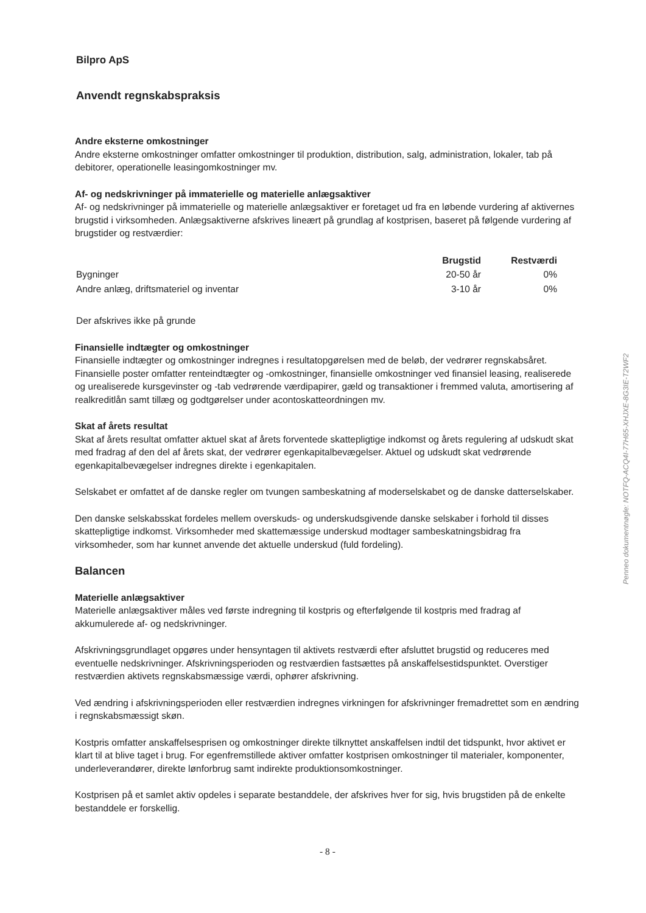Bilpro ApS
Anvendt regnskabspraksis
Andre eksterne omkostninger
Andre eksterne omkostninger omfatter omkostninger til produktion, distribution, salg, administration, lokaler, tab på debitorer, operationelle leasingomkostninger mv.
Af- og nedskrivninger på immaterielle og materielle anlægsaktiver
Af- og nedskrivninger på immaterielle og materielle anlægsaktiver er foretaget ud fra en løbende vurdering af aktivernes brugstid i virksomheden. Anlægsaktiverne afskrives lineært på grundlag af kostprisen, baseret på følgende vurdering af brugstider og restværdier:
| | Brugstid | Restværdi |
| --- | --- | --- |
| Bygninger | 20-50 år | 0% |
| Andre anlæg, driftsmateriel og inventar | 3-10 år | 0% |
Der afskrives ikke på grunde
Finansielle indtægter og omkostninger
Finansielle indtægter og omkostninger indregnes i resultatopgørelsen med de beløb, der vedrører regnskabsåret. Finansielle poster omfatter renteindtægter og -omkostninger, finansielle omkostninger ved finansiel leasing, realiserede og urealiserede kursgevinster og -tab vedrørende værdipapirer, gæld og transaktioner i fremmed valuta, amortisering af realkreditlån samt tillæg og godtgørelser under acontoskatteordningen mv.
Skat af årets resultat
Skat af årets resultat omfatter aktuel skat af årets forventede skattepligtige indkomst og årets regulering af udskudt skat med fradrag af den del af årets skat, der vedrører egenkapitalbevægelser. Aktuel og udskudt skat vedrørende egenkapitalbevægelser indregnes direkte i egenkapitalen.
Selskabet er omfattet af de danske regler om tvungen sambeskatning af moderselskabet og de danske datterselskaber.
Den danske selskabsskat fordeles mellem overskuds- og underskudsgivende danske selskaber i forhold til disses skattepligtige indkomst. Virksomheder med skattemæssige underskud modtager sambeskatningsbidrag fra virksomheder, som har kunnet anvende det aktuelle underskud (fuld fordeling).
Balancen
Materielle anlægsaktiver
Materielle anlægsaktiver måles ved første indregning til kostpris og efterfølgende til kostpris med fradrag af akkumulerede af- og nedskrivninger.
Afskrivningsgrundlaget opgøres under hensyntagen til aktivets restværdi efter afsluttet brugstid og reduceres med eventuelle nedskrivninger. Afskrivningsperioden og restværdien fastsættes på anskaffelsestidspunktet. Overstiger restværdien aktivets regnskabsmæssige værdi, ophører afskrivning.
Ved ændring i afskrivningsperioden eller restværdien indregnes virkningen for afskrivninger fremadrettet som en ændring i regnskabsmæssigt skøn.
Kostpris omfatter anskaffelsesprisen og omkostninger direkte tilknyttet anskaffelsen indtil det tidspunkt, hvor aktivet er klart til at blive taget i brug. For egenfremstillede aktiver omfatter kostprisen omkostninger til materialer, komponenter, underleverandører, direkte lønforbrug samt indirekte produktionsomkostninger.
Kostprisen på et samlet aktiv opdeles i separate bestanddele, der afskrives hver for sig, hvis brugstiden på de enkelte bestanddele er forskellig.
- 8 -
Penneo dokumentnøgle: NOTFQ-ACQ4I-77H65-XHJXE-8G3IE-T2WF2